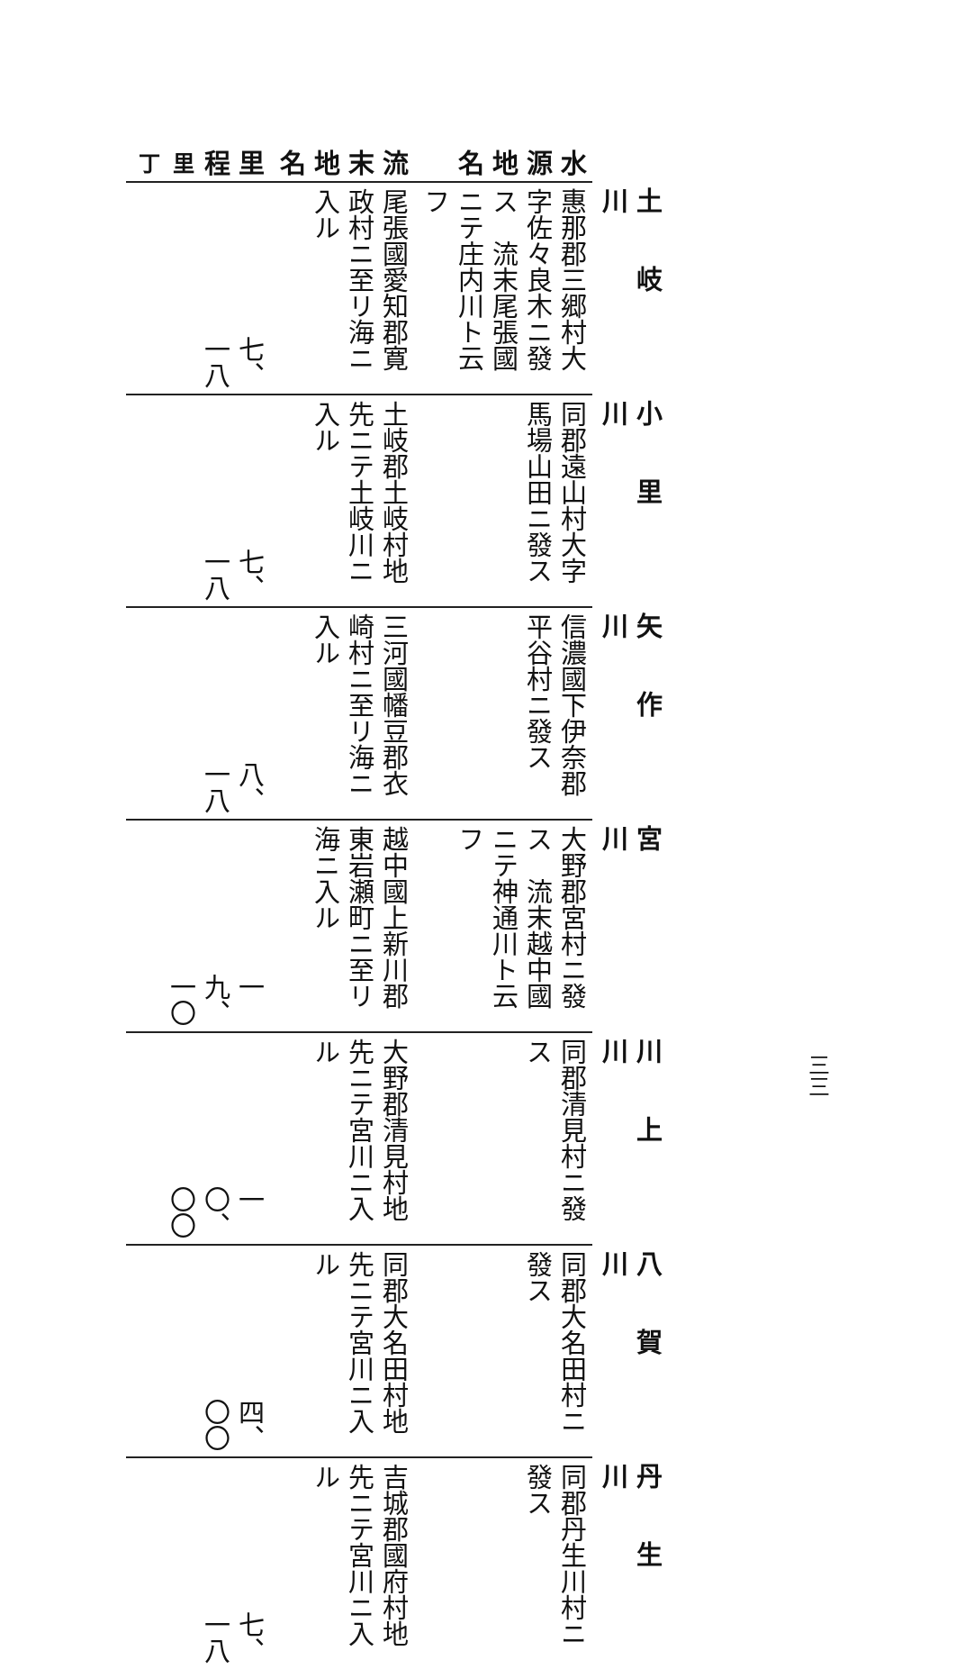| | 土岐川 | 小里川 | 矢作川 | 宮 川 | 川上川 | 八賀川 | 丹生川 |
| 水源地名 | 惠那郡三郷村大字佐々良木ニ發ス 流末尾張國ニテ庄内川ト云フ | 同郡遠山村大字馬場山田ニ發ス | 信濃國下伊奈郡平谷村ニ發ス | 大野郡宮村ニ發ス 流末越中國ニテ神通川ト云フ | 同郡清見村ニ發ス | 同郡大名田村ニ發ス | 同郡丹生川村ニ發ス |
| 流末地名 | 尾張國愛知郡寛政村ニ至リ海ニ入ル | 土岐郡土岐村地先ニテ土岐川ニ入ル | 三河國幡豆郡衣崎村ニ至リ海ニ入ル | 越中國上新川郡東岩瀬町ニ至リ海ニ入ル | 大野郡清見村地先ニテ宮川ニ入ル | 同郡大名田村地先ニテ宮川ニ入ル | 吉城郡國府村地先ニテ宮川ニ入ル |
| 里程 里 丁 | 七、一八 | 七、一八 | 八、一八 | 一九、一〇 | 一〇、〇〇 | 四、〇〇 | 七、一八 |
三三